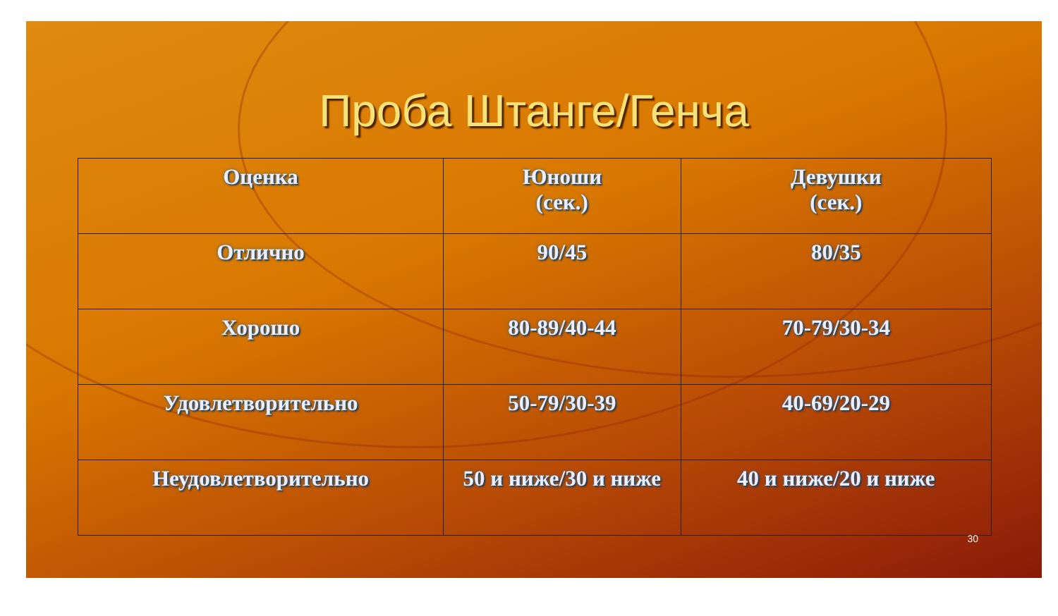Проба Штанге/Генча
| Оценка | Юноши (сек.) | Девушки (сек.) |
| Отлично | 90/45 | 80/35 |
| Хорошо | 80-89/40-44 | 70-79/30-34 |
| Удовлетворительно | 50-79/30-39 | 40-69/20-29 |
| Неудовлетворительно | 50 и ниже/30 и ниже | 40 и ниже/20 и ниже |
30